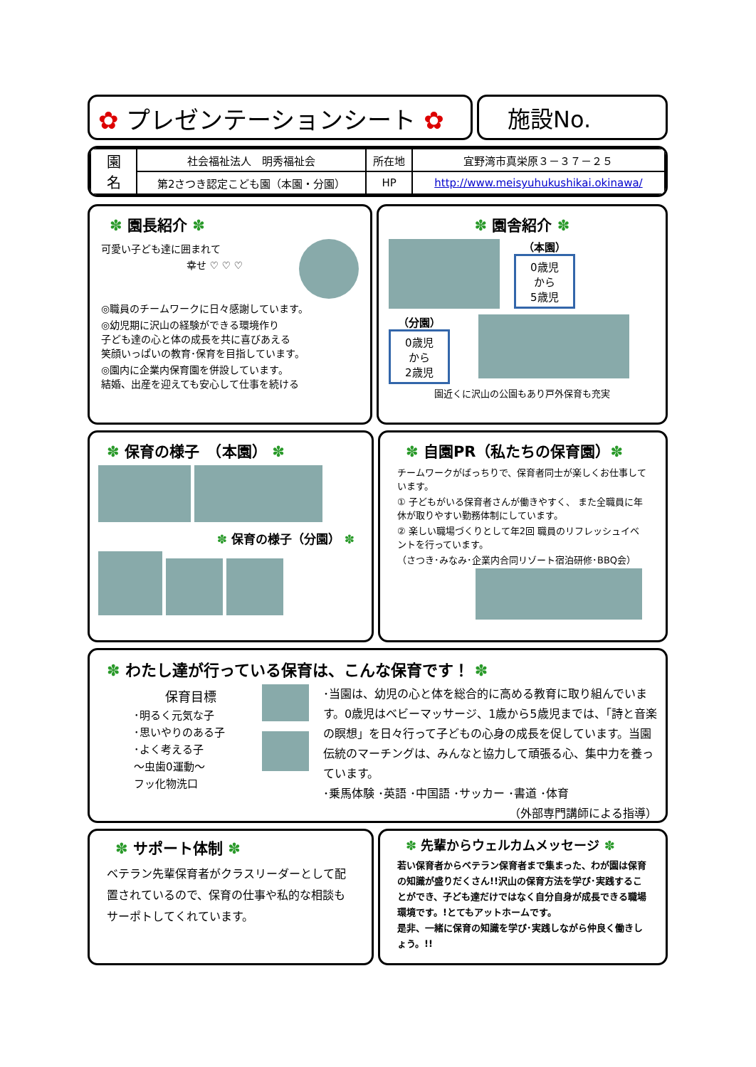✿ プレゼンテーションシート ✿ 施設No.
| 園 名 | 社会福祉法人 明秀福祉会 | 所在地 | 宜野湾市真栄原３－３７－２５ |
| | 第2さつき認定こども園（本園・分園） | HP | http://www.meisyuhukushikai.okinawa/ |
✽ 園長紹介 ✽
可愛い子ども達に囲まれて
幸せ ♡ ♡ ♡
◎職員のチームワークに日々感謝しています。
◎幼児期に沢山の経験ができる環境作り
子ども達の心と体の成長を共に喜びあえる
笑顔いっぱいの教育･保育を目指しています。
◎園内に企業内保育園を併設しています。
結婚、出産を迎えても安心して仕事を続ける
✽ 園舎紹介 ✽
（本園）
0歳児
から
5歳児
（分園）
0歳児
から
2歳児
園近くに沢山の公園もあり戸外保育も充実
✽ 保育の様子　（本園） ✽
✽ 保育の様子（分園） ✽
✽ 自園PR（私たちの保育園）✽
チームワークがばっちりで、保育者同士が楽しくお仕事しています。
① 子どもがいる保育者さんが働きやすく、 また全職員に年休が取りやすい勤務体制にしています。
② 楽しい職場づくりとして年2回 職員のリフレッシュイベントを行っています。
（さつき･みなみ･企業内合同リゾート宿泊研修･BBQ会）
✽ わたし達が行っている保育は、こんな保育です！ ✽
保育目標
･明るく元気な子
･思いやりのある子
･よく考える子
～虫歯0運動～
フッ化物洗口
･当園は、幼児の心と体を総合的に高める教育に取り組んでいます。0歳児はベビーマッサージ、1歳から5歳児までは、「詩と音楽の瞑想」を日々行って子どもの心身の成長を促しています。当園伝統のマーチングは、みんなと協力して頑張る心、集中力を養っています。
･乗馬体験 ･英語 ･中国語 ･サッカー ･書道 ･体育
（外部専門講師による指導）
✽ サポート体制 ✽
ベテラン先輩保育者がクラスリーダーとして配置されているので、保育の仕事や私的な相談もサーポトしてくれています。
✽ 先輩からウェルカムメッセージ ✽
若い保育者からベテラン保育者まで集まった、わが園は保育の知識が盛りだくさん!!沢山の保育方法を学び･実践することができ、子ども達だけではなく自分自身が成長できる職場環境です。!とてもアットホームです。
是非、一緒に保育の知識を学び･実践しながら仲良く働きしょう。!!